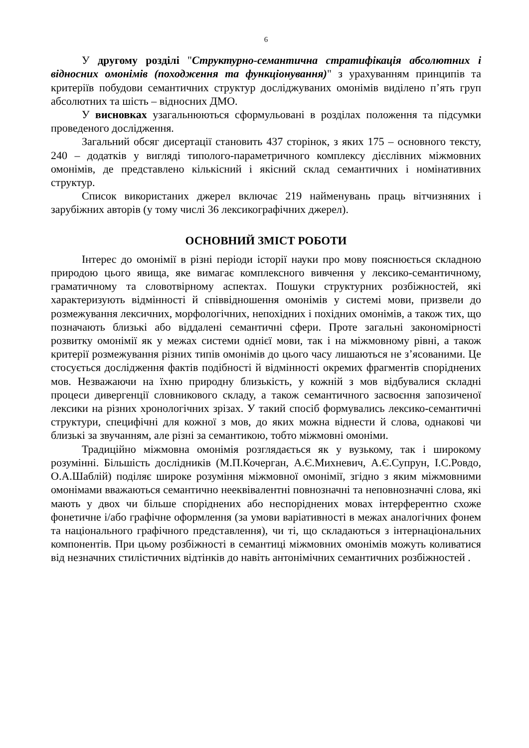6
У другому розділі "Структурно-семантична стратифікація абсолютних і відносних омонімів (походження та функціонування)" з урахуванням принципів та критеріїв побудови семантичних структур досліджуваних омонімів виділено п’ять груп абсолютних та шість – відносних ДМО.
У висновках узагальнюються сформульовані в розділах положення та підсумки проведеного дослідження.
Загальний обсяг дисертації становить 437 сторінок, з яких 175 – основного тексту, 240 – додатків у вигляді типолого-параметричного комплексу дієслівних міжмовних омонімів, де представлено кількісний і якісний склад семантичних і номінативних структур.
Список використаних джерел включає 219 найменувань праць вітчизняних і зарубіжних авторів (у тому числі 36 лексикографічних джерел).
ОСНОВНИЙ ЗМІСТ РОБОТИ
Інтерес до омонімії в різні періоди історії науки про мову пояснюється складною природою цього явища, яке вимагає комплексного вивчення у лексико-семантичному, граматичному та словотвірному аспектах. Пошуки структурних розбіжностей, які характеризують відмінності й співвідношення омонімів у системі мови, призвели до розмежування лексичних, морфологічних, непохідних і похідних омонімів, а також тих, що позначають близькі або віддалені семантичні сфери. Проте загальні закономірності розвитку омонімії як у межах системи однієї мови, так і на міжмовному рівні, а також критерії розмежування різних типів омонімів до цього часу лишаються не з’ясованими. Це стосується дослідження фактів подібності й відмінності окремих фрагментів споріднених мов. Незважаючи на їхню природну близькість, у кожній з мов відбувалися складні процеси дивергенції словникового складу, а також семантичного засвоєння запозиченої лексики на різних хронологічних зрізах. У такий спосіб формувались лексико-семантичні структури, специфічні для кожної з мов, до яких можна віднести й слова, однакові чи близькі за звучанням, але різні за семантикою, тобто міжмовні омоніми.
Традиційно міжмовна омонімія розглядається як у вузькому, так і широкому розумінні. Більшість дослідників (М.П.Кочерган, А.Є.Михневич, А.Є.Супрун, І.С.Ровдо, О.А.Шаблій) поділяє широке розуміння міжмовної омонімії, згідно з яким міжмовними омонімами вважаються семантично нееквівалентні повнозначні та неповнозначні слова, які мають у двох чи більше споріднених або неспоріднених мовах інтерферентно схоже фонетичне і/або графічне оформлення (за умови варіативності в межах аналогічних фонем та національного графічного представлення), чи ті, що складаються з інтернаціональних компонентів. При цьому розбіжності в семантиці міжмовних омонімів можуть коливатися від незначних стилістичних відтінків до навіть антонімічних семантичних розбіжностей .